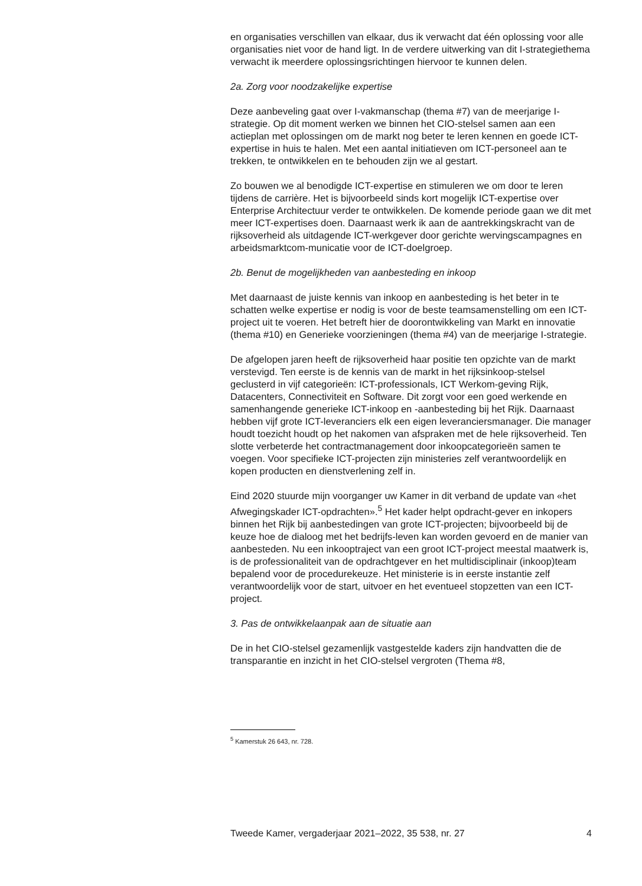en organisaties verschillen van elkaar, dus ik verwacht dat één oplossing voor alle organisaties niet voor de hand ligt. In de verdere uitwerking van dit I-strategiethema verwacht ik meerdere oplossingsrichtingen hiervoor te kunnen delen.
2a. Zorg voor noodzakelijke expertise
Deze aanbeveling gaat over I-vakmanschap (thema #7) van de meerjarige I-strategie. Op dit moment werken we binnen het CIO-stelsel samen aan een actieplan met oplossingen om de markt nog beter te leren kennen en goede ICT-expertise in huis te halen. Met een aantal initiatieven om ICT-personeel aan te trekken, te ontwikkelen en te behouden zijn we al gestart.
Zo bouwen we al benodigde ICT-expertise en stimuleren we om door te leren tijdens de carrière. Het is bijvoorbeeld sinds kort mogelijk ICT-expertise over Enterprise Architectuur verder te ontwikkelen. De komende periode gaan we dit met meer ICT-expertises doen. Daarnaast werk ik aan de aantrekkingskracht van de rijksoverheid als uitdagende ICT-werkgever door gerichte wervingscampagnes en arbeidsmarktcom-municatie voor de ICT-doelgroep.
2b. Benut de mogelijkheden van aanbesteding en inkoop
Met daarnaast de juiste kennis van inkoop en aanbesteding is het beter in te schatten welke expertise er nodig is voor de beste teamsamenstelling om een ICT-project uit te voeren. Het betreft hier de doorontwikkeling van Markt en innovatie (thema #10) en Generieke voorzieningen (thema #4) van de meerjarige I-strategie.
De afgelopen jaren heeft de rijksoverheid haar positie ten opzichte van de markt verstevigd. Ten eerste is de kennis van de markt in het rijksinkoop-stelsel geclusterd in vijf categorieën: ICT-professionals, ICT Werkom-geving Rijk, Datacenters, Connectiviteit en Software. Dit zorgt voor een goed werkende en samenhangende generieke ICT-inkoop en -aanbesteding bij het Rijk. Daarnaast hebben vijf grote ICT-leveranciers elk een eigen leveranciersmanager. Die manager houdt toezicht houdt op het nakomen van afspraken met de hele rijksoverheid. Ten slotte verbeterde het contractmanagement door inkoopcategorieën samen te voegen. Voor specifieke ICT-projecten zijn ministeries zelf verantwoordelijk en kopen producten en dienstverlening zelf in.
Eind 2020 stuurde mijn voorganger uw Kamer in dit verband de update van «het Afwegingskader ICT-opdrachten».<sup>5</sup> Het kader helpt opdracht-gever en inkopers binnen het Rijk bij aanbestedingen van grote ICT-projecten; bijvoorbeeld bij de keuze hoe de dialoog met het bedrijfs-leven kan worden gevoerd en de manier van aanbesteden. Nu een inkooptraject van een groot ICT-project meestal maatwerk is, is de professionaliteit van de opdrachtgever en het multidisciplinair (inkoop)team bepalend voor de procedurekeuze. Het ministerie is in eerste instantie zelf verantwoordelijk voor de start, uitvoer en het eventueel stopzetten van een ICT-project.
3. Pas de ontwikkelaanpak aan de situatie aan
De in het CIO-stelsel gezamenlijk vastgestelde kaders zijn handvatten die de transparantie en inzicht in het CIO-stelsel vergroten (Thema #8,
<sup>5</sup> Kamerstuk 26 643, nr. 728.
Tweede Kamer, vergaderjaar 2021–2022, 35 538, nr. 27 4